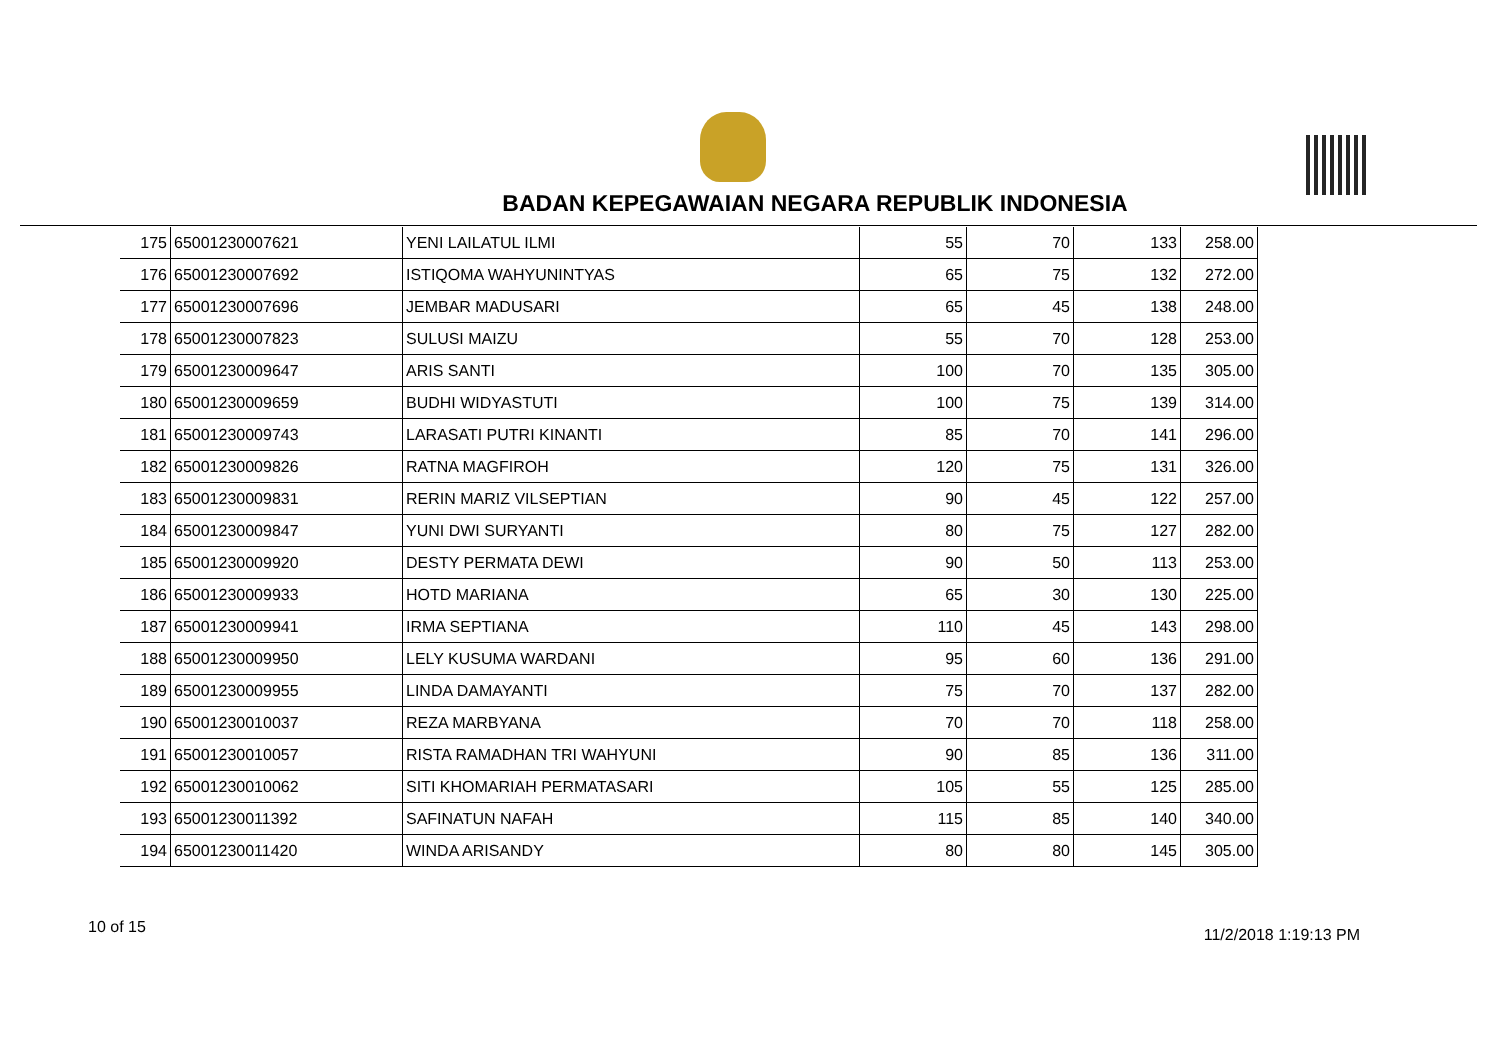BADAN KEPEGAWAIAN NEGARA REPUBLIK INDONESIA
| 175 | 65001230007621 | YENI LAILATUL ILMI | 55 | 70 | 133 | 258.00 |
| 176 | 65001230007692 | ISTIQOMA WAHYUNINTYAS | 65 | 75 | 132 | 272.00 |
| 177 | 65001230007696 | JEMBAR MADUSARI | 65 | 45 | 138 | 248.00 |
| 178 | 65001230007823 | SULUSI MAIZU | 55 | 70 | 128 | 253.00 |
| 179 | 65001230009647 | ARIS SANTI | 100 | 70 | 135 | 305.00 |
| 180 | 65001230009659 | BUDHI WIDYASTUTI | 100 | 75 | 139 | 314.00 |
| 181 | 65001230009743 | LARASATI PUTRI KINANTI | 85 | 70 | 141 | 296.00 |
| 182 | 65001230009826 | RATNA MAGFIROH | 120 | 75 | 131 | 326.00 |
| 183 | 65001230009831 | RERIN MARIZ VILSEPTIAN | 90 | 45 | 122 | 257.00 |
| 184 | 65001230009847 | YUNI DWI SURYANTI | 80 | 75 | 127 | 282.00 |
| 185 | 65001230009920 | DESTY PERMATA DEWI | 90 | 50 | 113 | 253.00 |
| 186 | 65001230009933 | HOTD MARIANA | 65 | 30 | 130 | 225.00 |
| 187 | 65001230009941 | IRMA SEPTIANA | 110 | 45 | 143 | 298.00 |
| 188 | 65001230009950 | LELY KUSUMA WARDANI | 95 | 60 | 136 | 291.00 |
| 189 | 65001230009955 | LINDA DAMAYANTI | 75 | 70 | 137 | 282.00 |
| 190 | 65001230010037 | REZA MARBYANA | 70 | 70 | 118 | 258.00 |
| 191 | 65001230010057 | RISTA RAMADHAN TRI WAHYUNI | 90 | 85 | 136 | 311.00 |
| 192 | 65001230010062 | SITI KHOMARIAH PERMATASARI | 105 | 55 | 125 | 285.00 |
| 193 | 65001230011392 | SAFINATUN NAFAH | 115 | 85 | 140 | 340.00 |
| 194 | 65001230011420 | WINDA ARISANDY | 80 | 80 | 145 | 305.00 |
10 of 15 11/2/2018 1:19:13 PM